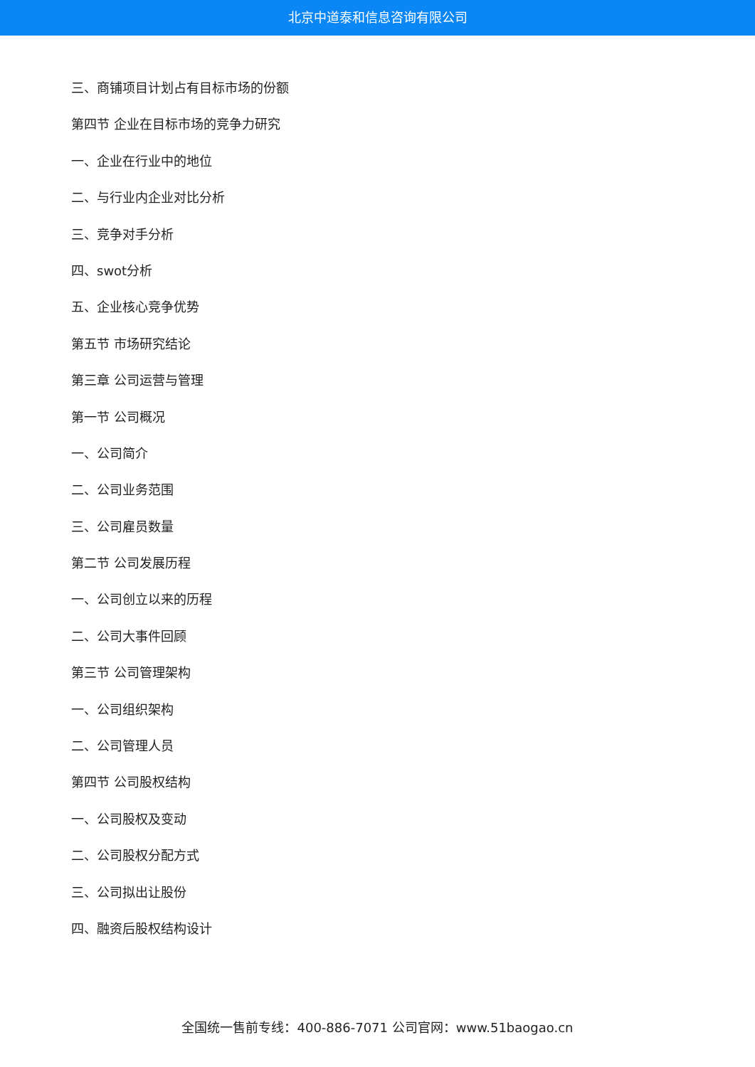北京中道泰和信息咨询有限公司
三、商铺项目计划占有目标市场的份额
第四节 企业在目标市场的竞争力研究
一、企业在行业中的地位
二、与行业内企业对比分析
三、竞争对手分析
四、swot分析
五、企业核心竞争优势
第五节 市场研究结论
第三章 公司运营与管理
第一节 公司概况
一、公司简介
二、公司业务范围
三、公司雇员数量
第二节 公司发展历程
一、公司创立以来的历程
二、公司大事件回顾
第三节 公司管理架构
一、公司组织架构
二、公司管理人员
第四节 公司股权结构
一、公司股权及变动
二、公司股权分配方式
三、公司拟出让股份
四、融资后股权结构设计
全国统一售前专线：400-886-7071 公司官网：www.51baogao.cn